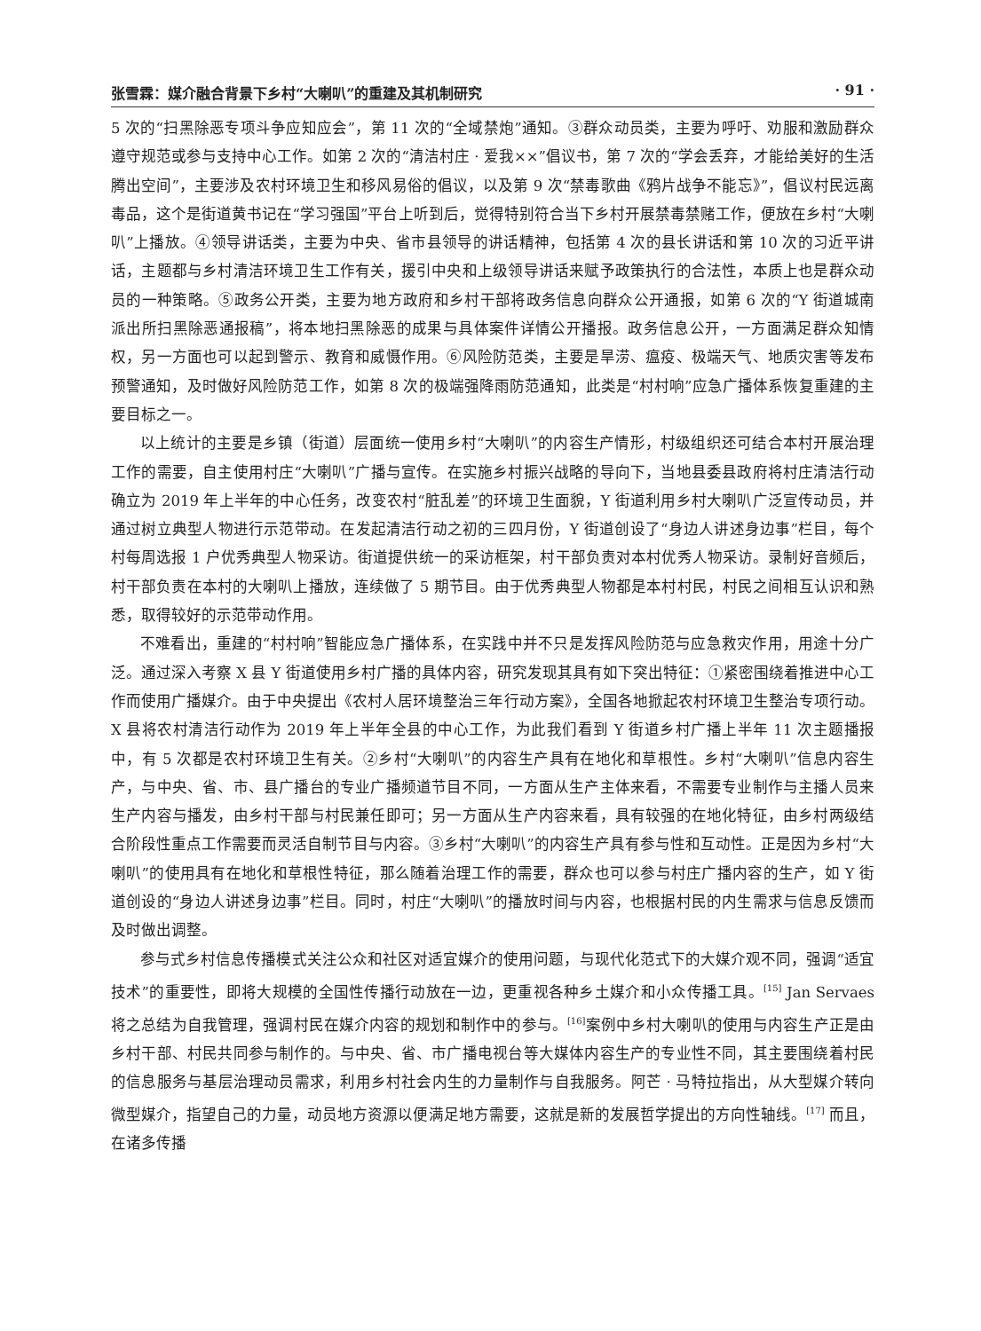张雪霖：媒介融合背景下乡村“大喇叭”的重建及其机制研究 · 91 ·
5 次的“扫黑除恶专项斗争应知应会”，第 11 次的“全域禁炮”通知。③群众动员类，主要为呼吁、劝服和激励群众遵守规范或参与支持中心工作。如第 2 次的“清洁村庄 · 爱我××”倡议书，第 7 次的“学会丢弃，才能给美好的生活腾出空间”，主要涉及农村环境卫生和移风易俗的倡议，以及第 9 次“禁毒歌曲《鸦片战争不能忘》”，倡议村民远离毒品，这个是街道黄书记在“学习强国”平台上听到后，觉得特别符合当下乡村开展禁毒禁赌工作，便放在乡村“大喇叭”上播放。④领导讲话类，主要为中央、省市县领导的讲话精神，包括第 4 次的县长讲话和第 10 次的习近平讲话，主题都与乡村清洁环境卫生工作有关，援引中央和上级领导讲话来赋予政策执行的合法性，本质上也是群众动员的一种策略。⑤政务公开类，主要为地方政府和乡村干部将政务信息向群众公开通报，如第 6 次的“Y 街道城南派出所扫黑除恶通报稿”，将本地扫黑除恶的成果与具体案件详情公开播报。政务信息公开，一方面满足群众知情权，另一方面也可以起到警示、教育和威慑作用。⑥风险防范类，主要是旱涝、瘟疫、极端天气、地质灾害等发布预警通知，及时做好风险防范工作，如第 8 次的极端强降雨防范通知，此类是“村村响”应急广播体系恢复重建的主要目标之一。
以上统计的主要是乡镇（街道）层面统一使用乡村“大喇叭”的内容生产情形，村级组织还可结合本村开展治理工作的需要，自主使用村庄“大喇叭”广播与宣传。在实施乡村振兴战略的导向下，当地县委县政府将村庄清洁行动确立为 2019 年上半年的中心任务，改变农村“脏乱差”的环境卫生面貌，Y 街道利用乡村大喇叭广泛宣传动员，并通过树立典型人物进行示范带动。在发起清洁行动之初的三四月份，Y 街道创设了“身边人讲述身边事”栏目，每个村每周选报 1 户优秀典型人物采访。街道提供统一的采访框架，村干部负责对本村优秀人物采访。录制好音频后，村干部负责在本村的大喇叭上播放，连续做了 5 期节目。由于优秀典型人物都是本村村民，村民之间相互认识和熟悉，取得较好的示范带动作用。
不难看出，重建的“村村响”智能应急广播体系，在实践中并不只是发挥风险防范与应急救灾作用，用途十分广泛。通过深入考察 X 县 Y 街道使用乡村广播的具体内容，研究发现其具有如下突出特征：①紧密围绕着推进中心工作而使用广播媒介。由于中央提出《农村人居环境整治三年行动方案》，全国各地掀起农村环境卫生整治专项行动。X 县将农村清洁行动作为 2019 年上半年全县的中心工作，为此我们看到 Y 街道乡村广播上半年 11 次主题播报中，有 5 次都是农村环境卫生有关。②乡村“大喇叭”的内容生产具有在地化和草根性。乡村“大喇叭”信息内容生产，与中央、省、市、县广播台的专业广播频道节目不同，一方面从生产主体来看，不需要专业制作与主播人员来生产内容与播发，由乡村干部与村民兼任即可；另一方面从生产内容来看，具有较强的在地化特征，由乡村两级结合阶段性重点工作需要而灵活自制节目与内容。③乡村“大喇叭”的内容生产具有参与性和互动性。正是因为乡村“大喇叭”的使用具有在地化和草根性特征，那么随着治理工作的需要，群众也可以参与村庄广播内容的生产，如 Y 街道创设的“身边人讲述身边事”栏目。同时，村庄“大喇叭”的播放时间与内容，也根据村民的内生需求与信息反馈而及时做出调整。
参与式乡村信息传播模式关注公众和社区对适宜媒介的使用问题，与现代化范式下的大媒介观不同，强调“适宜技术”的重要性，即将大规模的全国性传播行动放在一边，更重视各种乡土媒介和小众传播工具。<sup>[15]</sup> Jan Servaes 将之总结为自我管理，强调村民在媒介内容的规划和制作中的参与。<sup>[16]</sup>案例中乡村大喇叭的使用与内容生产正是由乡村干部、村民共同参与制作的。与中央、省、市广播电视台等大媒体内容生产的专业性不同，其主要围绕着村民的信息服务与基层治理动员需求，利用乡村社会内生的力量制作与自我服务。阿芒 · 马特拉指出，从大型媒介转向微型媒介，指望自己的力量，动员地方资源以便满足地方需要，这就是新的发展哲学提出的方向性轴线。<sup>[17]</sup> 而且，在诸多传播